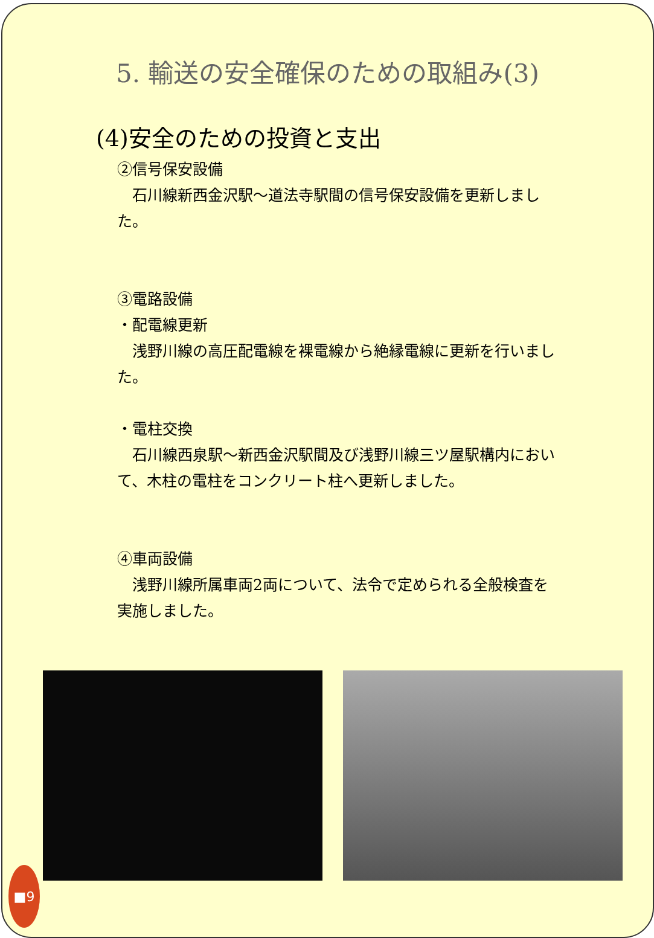5. 輸送の安全確保のための取組み(3)
(4)安全のための投資と支出
②信号保安設備
　石川線新西金沢駅～道法寺駅間の信号保安設備を更新しました。
③電路設備
・配電線更新
　浅野川線の高圧配電線を裸電線から絶縁電線に更新を行いました。
・電柱交換
　石川線西泉駅～新西金沢駅間及び浅野川線三ツ屋駅構内において、木柱の電柱をコンクリート柱へ更新しました。
④車両設備
　浅野川線所属車両2両について、法令で定められる全般検査を実施しました。
■9